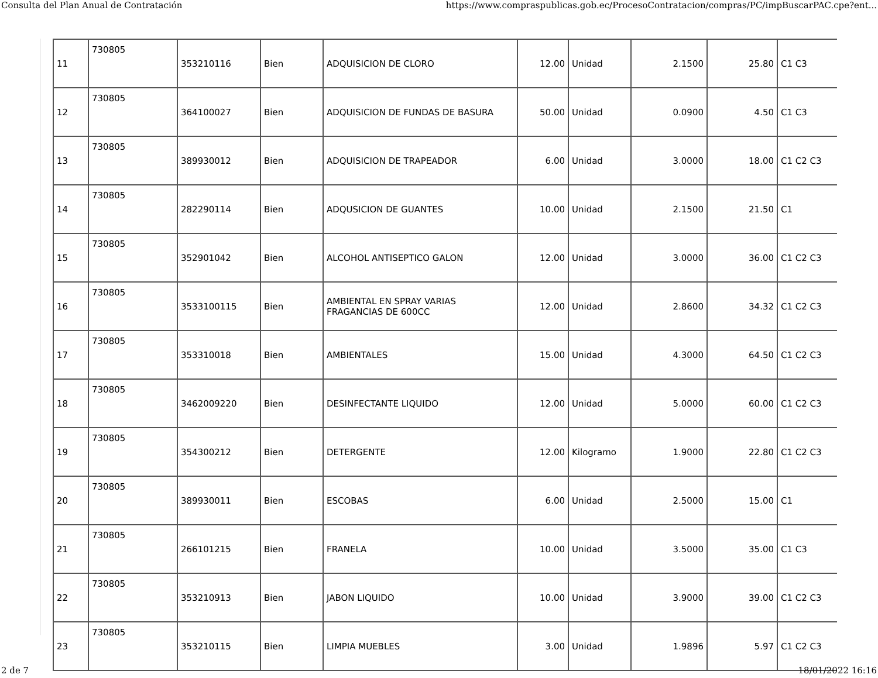Consulta del Plan Anual de Contratación https://www.compraspublicas.gob.ec/ProcesoContratacion/compras/PC/impBuscarPAC.cpe?ent...
| 11 | 730805 | 353210116 | Bien | ADQUISICION DE CLORO | 12.00 | Unidad | 2.1500 | 25.80 | C1 C3 |
| 12 | 730805 | 364100027 | Bien | ADQUISICION DE FUNDAS DE BASURA | 50.00 | Unidad | 0.0900 | 4.50 | C1 C3 |
| 13 | 730805 | 389930012 | Bien | ADQUISICION DE TRAPEADOR | 6.00 | Unidad | 3.0000 | 18.00 | C1 C2 C3 |
| 14 | 730805 | 282290114 | Bien | ADQUSICION DE GUANTES | 10.00 | Unidad | 2.1500 | 21.50 | C1 |
| 15 | 730805 | 352901042 | Bien | ALCOHOL ANTISEPTICO GALON | 12.00 | Unidad | 3.0000 | 36.00 | C1 C2 C3 |
| 16 | 730805 | 3533100115 | Bien | AMBIENTAL EN SPRAY VARIAS FRAGANCIAS DE 600CC | 12.00 | Unidad | 2.8600 | 34.32 | C1 C2 C3 |
| 17 | 730805 | 353310018 | Bien | AMBIENTALES | 15.00 | Unidad | 4.3000 | 64.50 | C1 C2 C3 |
| 18 | 730805 | 3462009220 | Bien | DESINFECTANTE LIQUIDO | 12.00 | Unidad | 5.0000 | 60.00 | C1 C2 C3 |
| 19 | 730805 | 354300212 | Bien | DETERGENTE | 12.00 | Kilogramo | 1.9000 | 22.80 | C1 C2 C3 |
| 20 | 730805 | 389930011 | Bien | ESCOBAS | 6.00 | Unidad | 2.5000 | 15.00 | C1 |
| 21 | 730805 | 266101215 | Bien | FRANELA | 10.00 | Unidad | 3.5000 | 35.00 | C1 C3 |
| 22 | 730805 | 353210913 | Bien | JABON LIQUIDO | 10.00 | Unidad | 3.9000 | 39.00 | C1 C2 C3 |
| 23 | 730805 | 353210115 | Bien | LIMPIA MUEBLES | 3.00 | Unidad | 1.9896 | 5.97 | C1 C2 C3 |
2 de 7 18/01/2022 16:16